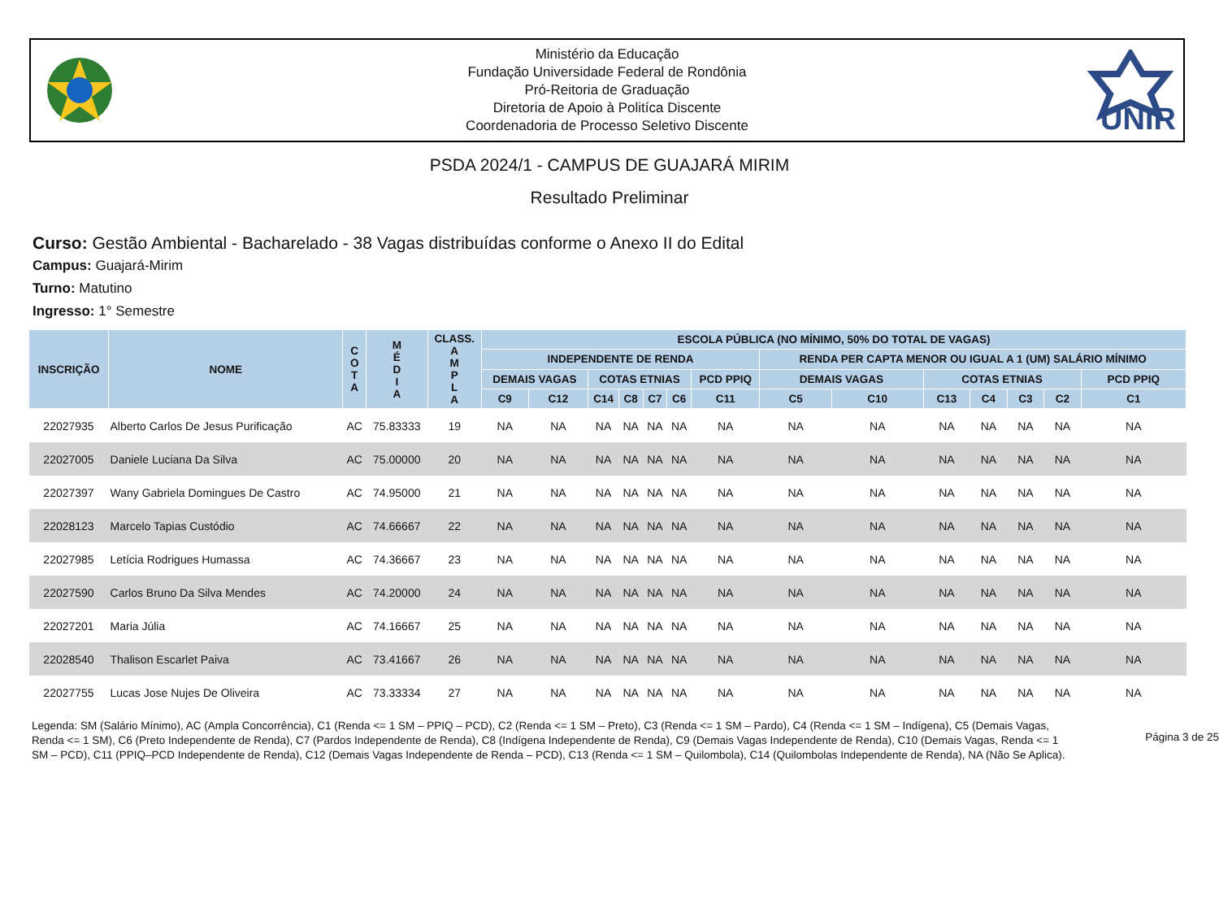Ministério da Educação
Fundação Universidade Federal de Rondônia
Pró-Reitoria de Graduação
Diretoria de Apoio à Politíca Discente
Coordenadoria de Processo Seletivo Discente
UNIR
PSDA 2024/1 - CAMPUS DE GUAJARÁ MIRIM
Resultado Preliminar
Curso: Gestão Ambiental - Bacharelado - 38 Vagas distribuídas conforme o Anexo II do Edital
Campus: Guajará-Mirim
Turno: Matutino
Ingresso: 1° Semestre
| INSCRIÇÃO | NOME | C O T A | M É D I A | CLASS. A M P L A | ESCOLA PÚBLICA (NO MÍNIMO, 50% DO TOTAL DE VAGAS) | | | | | | | | | | | | | |
| --- | --- | --- | --- | --- | --- | --- | --- | --- | --- | --- | --- | --- | --- | --- | --- | --- | --- | --- |
| | | | | | INDEPENDENTE DE RENDA | | | | | | | RENDA PER CAPTA MENOR OU IGUAL A 1 (UM) SALÁRIO MÍNIMO | | | | | | |
| | | | | | DEMAIS VAGAS | | COTAS ETNIAS | | | | PCD PPIQ | DEMAIS VAGAS | | COTAS ETNIAS | | | | PCD PPIQ |
| | | | | | C9 | C12 | C14 | C8 | C7 | C6 | C11 | C5 | C10 | C13 | C4 | C3 | C2 | C1 |
| 22027935 | Alberto Carlos De Jesus Purificação | AC | 75.83333 | 19 | NA | NA | NA | NA | NA | NA | NA | NA | NA | NA | NA | NA | NA | NA |
| 22027005 | Daniele Luciana Da Silva | AC | 75.00000 | 20 | NA | NA | NA | NA | NA | NA | NA | NA | NA | NA | NA | NA | NA | NA |
| 22027397 | Wany Gabriela Domingues De Castro | AC | 74.95000 | 21 | NA | NA | NA | NA | NA | NA | NA | NA | NA | NA | NA | NA | NA | NA |
| 22028123 | Marcelo Tapias Custódio | AC | 74.66667 | 22 | NA | NA | NA | NA | NA | NA | NA | NA | NA | NA | NA | NA | NA | NA |
| 22027985 | Letícia Rodrigues Humassa | AC | 74.36667 | 23 | NA | NA | NA | NA | NA | NA | NA | NA | NA | NA | NA | NA | NA | NA |
| 22027590 | Carlos Bruno Da Silva Mendes | AC | 74.20000 | 24 | NA | NA | NA | NA | NA | NA | NA | NA | NA | NA | NA | NA | NA | NA |
| 22027201 | Maria Júlia | AC | 74.16667 | 25 | NA | NA | NA | NA | NA | NA | NA | NA | NA | NA | NA | NA | NA | NA |
| 22028540 | Thalison Escarlet Paiva | AC | 73.41667 | 26 | NA | NA | NA | NA | NA | NA | NA | NA | NA | NA | NA | NA | NA | NA |
| 22027755 | Lucas Jose Nujes De Oliveira | AC | 73.33334 | 27 | NA | NA | NA | NA | NA | NA | NA | NA | NA | NA | NA | NA | NA | NA |
Legenda: SM (Salário Mínimo), AC (Ampla Concorrência), C1 (Renda <= 1 SM – PPIQ – PCD), C2 (Renda <= 1 SM – Preto), C3 (Renda <= 1 SM – Pardo), C4 (Renda <= 1 SM – Indígena), C5 (Demais Vagas, Renda <= 1 SM), C6 (Preto Independente de Renda), C7 (Pardos Independente de Renda), C8 (Indígena Independente de Renda), C9 (Demais Vagas Independente de Renda), C10 (Demais Vagas, Renda <= 1 SM – PCD), C11 (PPIQ–PCD Independente de Renda), C12 (Demais Vagas Independente de Renda – PCD), C13 (Renda <= 1 SM – Quilombola), C14 (Quilombolas Independente de Renda), NA (Não Se Aplica).
Página 3 de 25